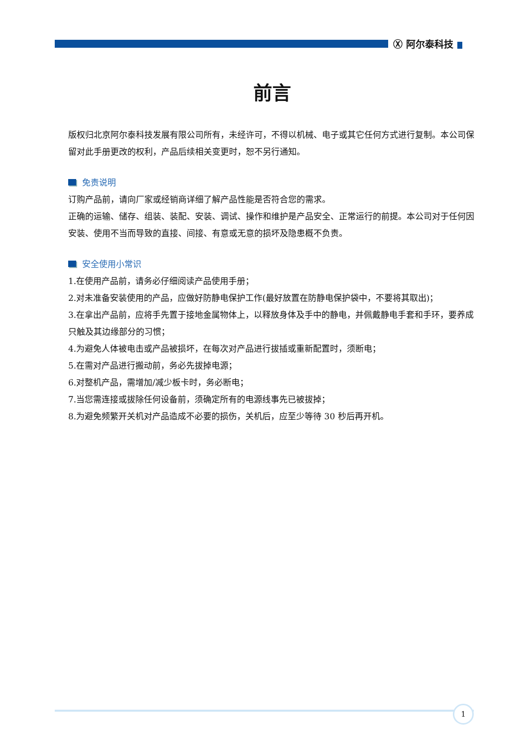Ⓧ 阿尔泰科技
前言
版权归北京阿尔泰科技发展有限公司所有，未经许可，不得以机械、电子或其它任何方式进行复制。本公司保留对此手册更改的权利，产品后续相关变更时，恕不另行通知。
免责说明
订购产品前，请向厂家或经销商详细了解产品性能是否符合您的需求。
正确的运输、储存、组装、装配、安装、调试、操作和维护是产品安全、正常运行的前提。本公司对于任何因安装、使用不当而导致的直接、间接、有意或无意的损坏及隐患概不负责。
安全使用小常识
1.在使用产品前，请务必仔细阅读产品使用手册；
2.对未准备安装使用的产品，应做好防静电保护工作(最好放置在防静电保护袋中，不要将其取出)；
3.在拿出产品前，应将手先置于接地金属物体上，以释放身体及手中的静电，并佩戴静电手套和手环，要养成只触及其边缘部分的习惯；
4.为避免人体被电击或产品被损坏，在每次对产品进行拔插或重新配置时，须断电；
5.在需对产品进行搬动前，务必先拔掉电源；
6.对整机产品，需增加/减少板卡时，务必断电；
7.当您需连接或拔除任何设备前，须确定所有的电源线事先已被拔掉；
8.为避免频繁开关机对产品造成不必要的损伤，关机后，应至少等待 30 秒后再开机。
1